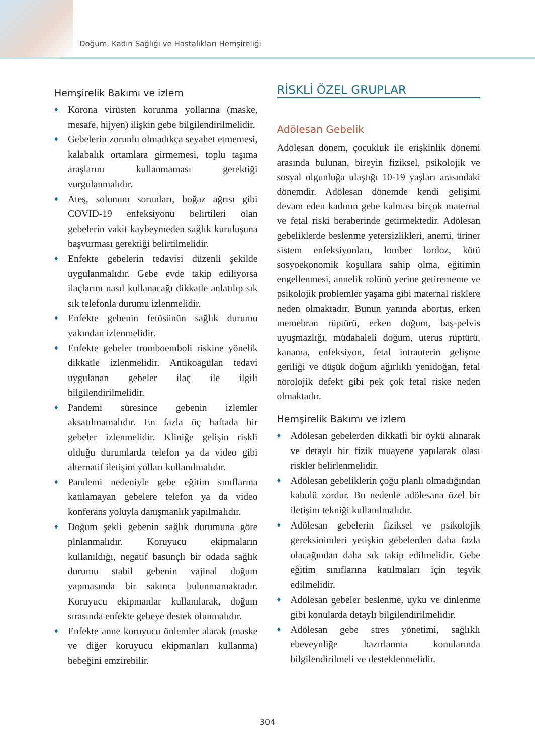Doğum, Kadın Sağlığı ve Hastalıkları Hemşireliği
Hemşirelik Bakımı ve izlem
♦ Korona virüsten korunma yollarına (maske, mesafe, hijyen) ilişkin gebe bilgilendirilmelidir.
♦ Gebelerin zorunlu olmadıkça seyahet etmemesi, kalabalık ortamlara girmemesi, toplu taşıma araşlarını kullanmaması gerektiği vurgulanmalıdır.
♦ Ateş, solunum sorunları, boğaz ağrısı gibi COVID-19 enfeksiyonu belirtileri olan gebelerin vakit kaybeymeden sağlık kuruluşuna başvurması gerektiği belirtilmelidir.
♦ Enfekte gebelerin tedavisi düzenli şekilde uygulanmalıdır. Gebe evde takip ediliyorsa ilaçlarını nasıl kullanacağı dikkatle anlatılıp sık sık telefonla durumu izlenmelidir.
♦ Enfekte gebenin fetüsünün sağlık durumu yakından izlenmelidir.
♦ Enfekte gebeler tromboemboli riskine yönelik dikkatle izlenmelidir. Antikoagülan tedavi uygulanan gebeler ilaç ile ilgili bilgilendirilmelidir.
♦ Pandemi süresince gebenin izlemler aksatılmamalıdır. En fazla üç haftada bir gebeler izlenmelidir. Kliniğe gelişin riskli olduğu durumlarda telefon ya da video gibi alternatif iletişim yolları kullanılmalıdır.
♦ Pandemi nedeniyle gebe eğitim sınıflarına katılamayan gebelere telefon ya da video konferans yoluyla danışmanlık yapılmalıdır.
♦ Doğum şekli gebenin sağlık durumuna göre plnlanmalıdır. Koruyucu ekipmaların kullanıldığı, negatif basunçlı bir odada sağlık durumu stabil gebenin vajinal doğum yapmasında bir sakınca bulunmamaktadır. Koruyucu ekipmanlar kullanılarak, doğum sırasında enfekte gebeye destek olunmalıdır.
♦ Enfekte anne koruyucu önlemler alarak (maske ve diğer koruyucu ekipmanları kullanma) bebeğini emzirebilir.
RİSKLİ ÖZEL GRUPLAR
Adölesan Gebelik
Adölesan dönem, çocukluk ile erişkinlik dönemi arasında bulunan, bireyin fiziksel, psikolojik ve sosyal olgunluğa ulaştığı 10-19 yaşları arasındaki dönemdir. Adölesan dönemde kendi gelişimi devam eden kadının gebe kalması birçok maternal ve fetal riski beraberinde getirmektedir. Adölesan gebeliklerde beslenme yetersizlikleri, anemi, üriner sistem enfeksiyonları, lomber lordoz, kötü sosyoekonomik koşullara sahip olma, eğitimin engellenmesi, annelik rolünü yerine getirememe ve psikolojik problemler yaşama gibi maternal risklere neden olmaktadır. Bunun yanında abortus, erken memebran rüptürü, erken doğum, baş-pelvis uyuşmazlığı, müdahaleli doğum, uterus rüptürü, kanama, enfeksiyon, fetal intrauterin gelişme geriliği ve düşük doğum ağırlıklı yenidoğan, fetal nörolojik defekt gibi pek çok fetal riske neden olmaktadır.
Hemşirelik Bakımı ve izlem
♦ Adölesan gebelerden dikkatli bir öykü alınarak ve detaylı bir fizik muayene yapılarak olası riskler belirlenmelidir.
♦ Adölesan gebeliklerin çoğu planlı olmadığından kabulü zordur. Bu nedenle adölesana özel bir iletişim tekniği kullanılmalıdır.
♦ Adölesan gebelerin fiziksel ve psikolojik gereksinimleri yetişkin gebelerden daha fazla olacağından daha sık takip edilmelidir. Gebe eğitim sınıflarına katılmaları için teşvik edilmelidir.
♦ Adölesan gebeler beslenme, uyku ve dinlenme gibi konularda detaylı bilgilendirilmelidir.
♦ Adölesan gebe stres yönetimi, sağlıklı ebeveynliğe hazırlanma konularında bilgilendirilmeli ve desteklenmelidir.
304